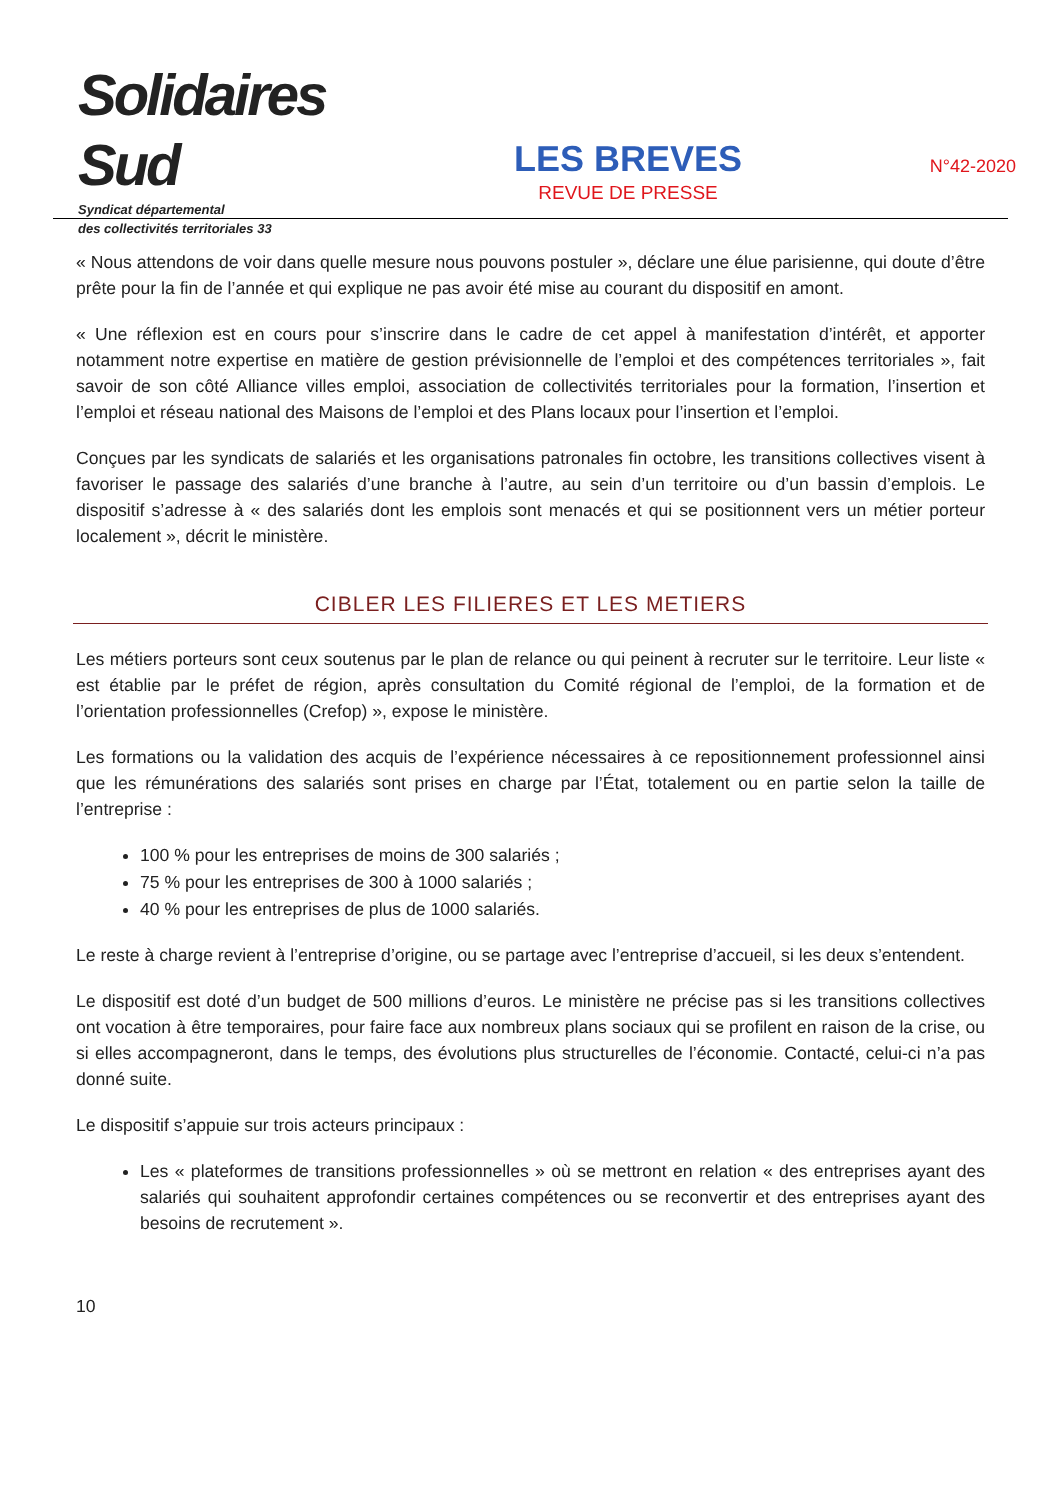Solidaires Sud
Syndicat départemental
des collectivités territoriales 33
LES BREVES
REVUE DE PRESSE
N°42-2020
« Nous attendons de voir dans quelle mesure nous pouvons postuler », déclare une élue parisienne, qui doute d’être prête pour la fin de l’année et qui explique ne pas avoir été mise au courant du dispositif en amont.
« Une réflexion est en cours pour s’inscrire dans le cadre de cet appel à manifestation d’intérêt, et apporter notamment notre expertise en matière de gestion prévisionnelle de l’emploi et des compétences territoriales », fait savoir de son côté Alliance villes emploi, association de collectivités territoriales pour la formation, l’insertion et l’emploi et réseau national des Maisons de l’emploi et des Plans locaux pour l’insertion et l’emploi.
Conçues par les syndicats de salariés et les organisations patronales fin octobre, les transitions collectives visent à favoriser le passage des salariés d’une branche à l’autre, au sein d’un territoire ou d’un bassin d’emplois. Le dispositif s’adresse à « des salariés dont les emplois sont menacés et qui se positionnent vers un métier porteur localement », décrit le ministère.
CIBLER LES FILIERES ET LES METIERS
Les métiers porteurs sont ceux soutenus par le plan de relance ou qui peinent à recruter sur le territoire. Leur liste « est établie par le préfet de région, après consultation du Comité régional de l’emploi, de la formation et de l’orientation professionnelles (Crefop) », expose le ministère.
Les formations ou la validation des acquis de l’expérience nécessaires à ce repositionnement professionnel ainsi que les rémunérations des salariés sont prises en charge par l’État, totalement ou en partie selon la taille de l’entreprise :
100 % pour les entreprises de moins de 300 salariés ;
75 % pour les entreprises de 300 à 1000 salariés ;
40 % pour les entreprises de plus de 1000 salariés.
Le reste à charge revient à l’entreprise d’origine, ou se partage avec l’entreprise d’accueil, si les deux s’entendent.
Le dispositif est doté d’un budget de 500 millions d’euros. Le ministère ne précise pas si les transitions collectives ont vocation à être temporaires, pour faire face aux nombreux plans sociaux qui se profilent en raison de la crise, ou si elles accompagneront, dans le temps, des évolutions plus structurelles de l’économie. Contacté, celui-ci n’a pas donné suite.
Le dispositif s’appuie sur trois acteurs principaux :
Les « plateformes de transitions professionnelles » où se mettront en relation « des entreprises ayant des salariés qui souhaitent approfondir certaines compétences ou se reconvertir et des entreprises ayant des besoins de recrutement ».
10